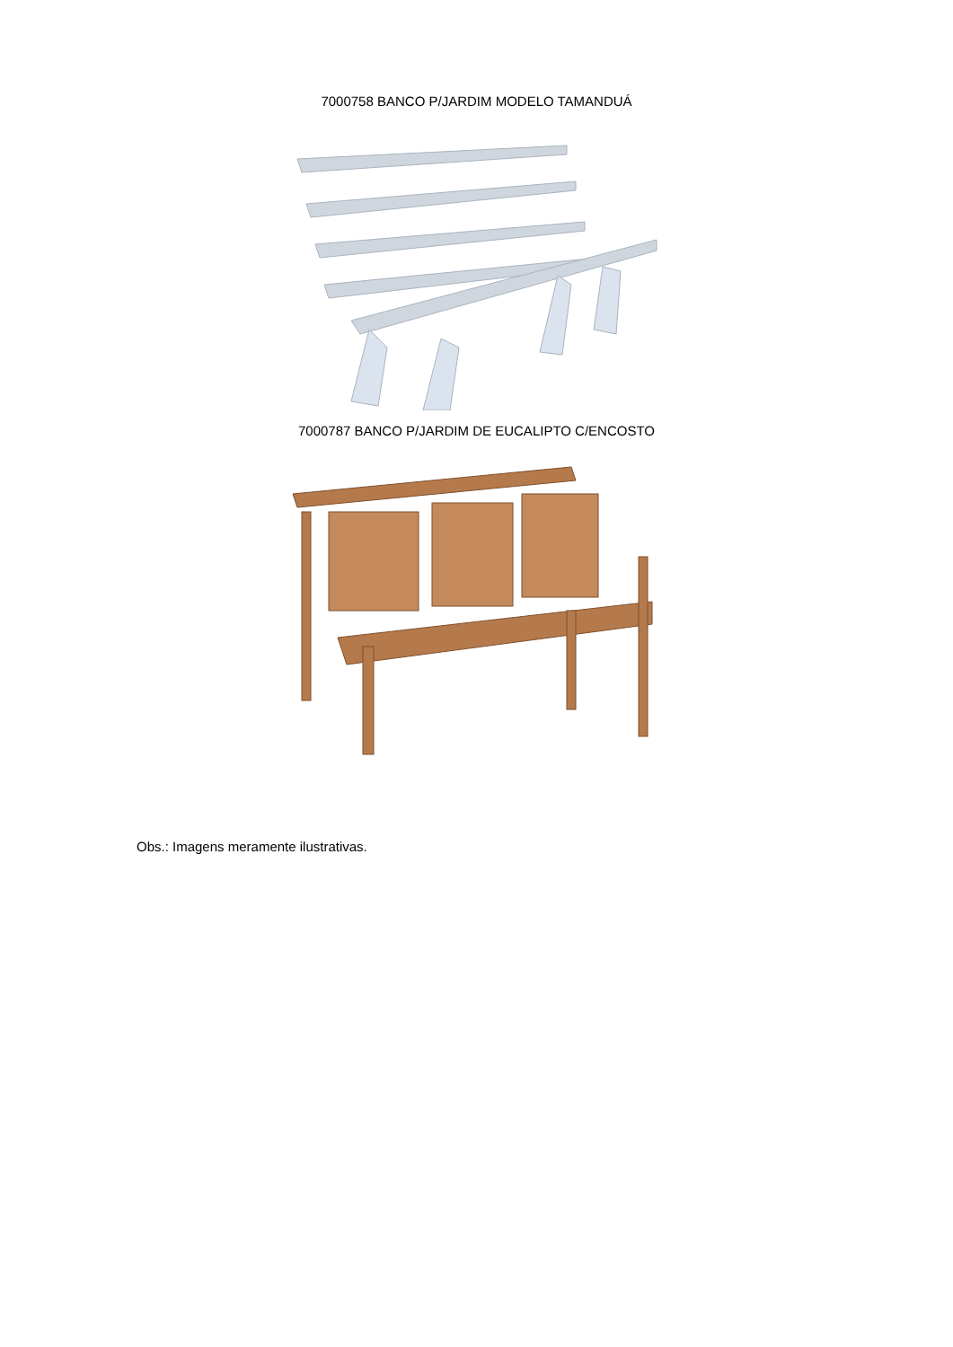7000758 BANCO P/JARDIM MODELO TAMANDUÁ
7000787 BANCO P/JARDIM DE EUCALIPTO C/ENCOSTO
Obs.: Imagens meramente ilustrativas.